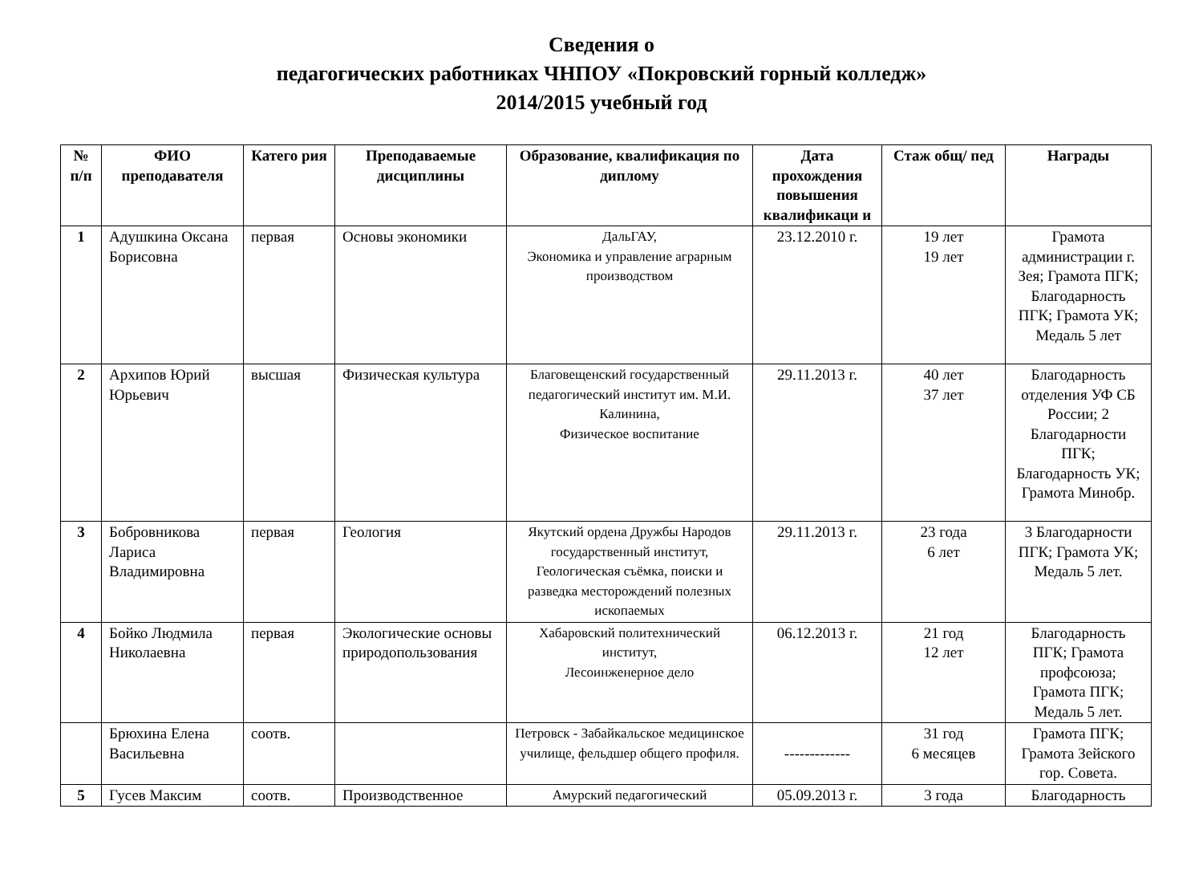Сведения о
педагогических работниках ЧНПОУ «Покровский горный колледж»
2014/2015 учебный год
| № п/п | ФИО преподавателя | Катего рия | Преподаваемые дисциплины | Образование, квалификация по диплому | Дата прохождения повышения квалификаци и | Стаж общ/ пед | Награды |
| --- | --- | --- | --- | --- | --- | --- | --- |
| 1 | Адушкина Оксана Борисовна | первая | Основы экономики | ДальГАУ, Экономика и управление аграрным производством | 23.12.2010 г. | 19 лет 19 лет | Грамота администрации г. Зея; Грамота ПГК; Благодарность ПГК; Грамота УК; Медаль 5 лет |
| 2 | Архипов Юрий Юрьевич | высшая | Физическая культура | Благовещенский государственный педагогический институт им. М.И. Калинина, Физическое воспитание | 29.11.2013 г. | 40 лет 37 лет | Благодарность отделения УФ СБ России; 2 Благодарности ПГК; Благодарность УК; Грамота Минобр. |
| 3 | Бобровникова Лариса Владимировна | первая | Геология | Якутский ордена Дружбы Народов государственный институт, Геологическая съёмка, поиски и разведка месторождений полезных ископаемых | 29.11.2013 г. | 23 года 6 лет | 3 Благодарности ПГК; Грамота УК; Медаль 5 лет. |
| 4 | Бойко Людмила Николаевна | первая | Экологические основы природопользования | Хабаровский политехнический институт, Лесоинженерное дело | 06.12.2013 г. | 21 год 12 лет | Благодарность ПГК; Грамота профсоюза; Грамота ПГК; Медаль 5 лет. |
| | Брюхина Елена Васильевна | соотв. | | Петровск - Забайкальское медицинское училище, фельдшер общего профиля. | ------------- | 31 год 6 месяцев | Грамота ПГК; Грамота Зейского гор. Совета. |
| 5 | Гусев Максим | соотв. | Производственное | Амурский педагогический | 05.09.2013 г. | 3 года | Благодарность |